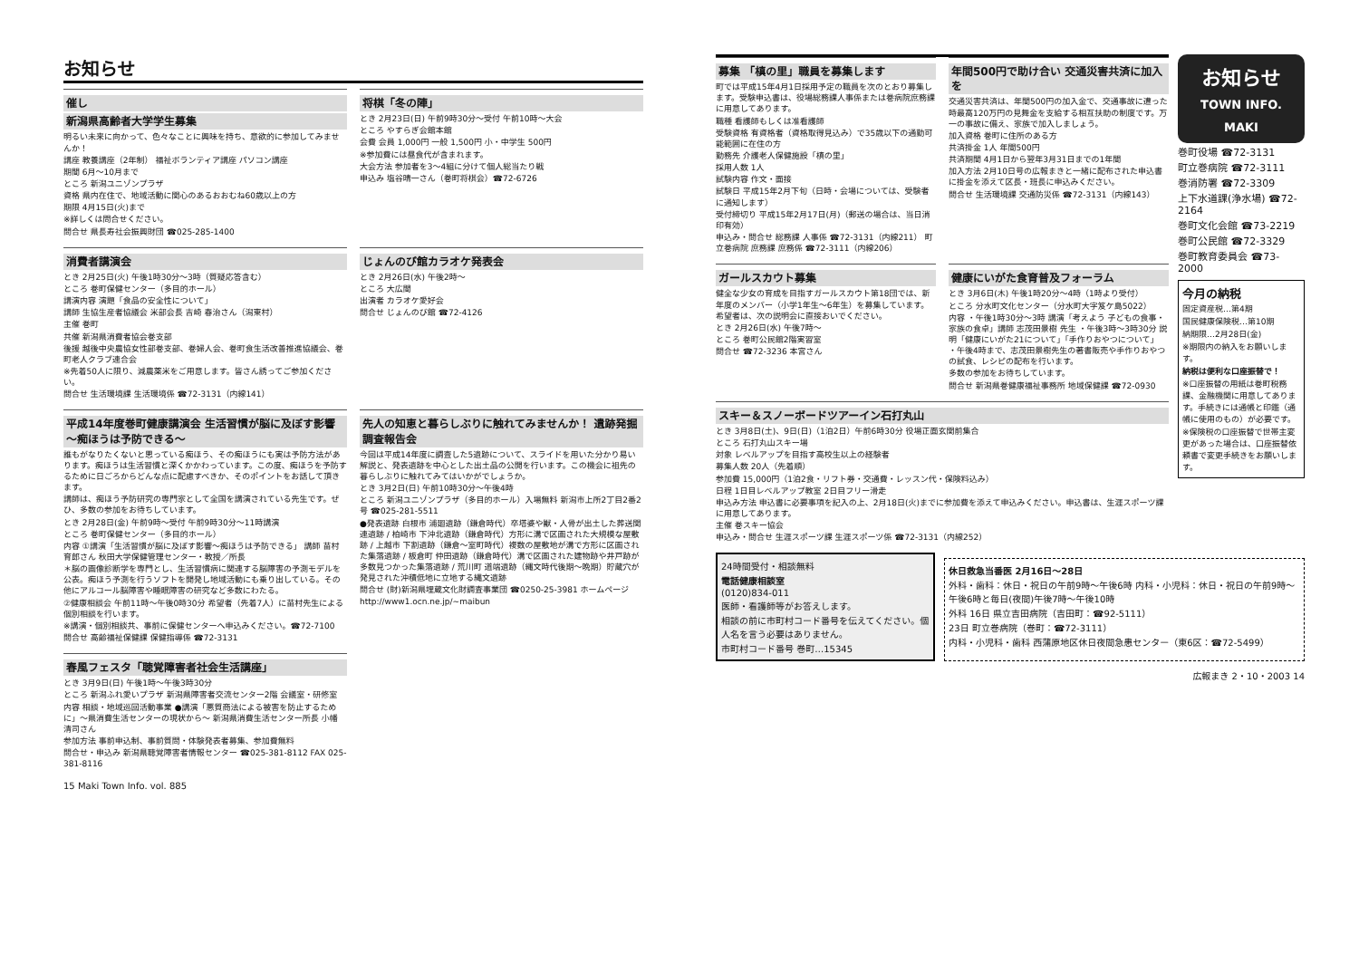お知らせ
催し
新潟県高齢者大学学生募集
明るい未来に向かって、色々なことに興味を持ち、意欲的に参加してみませんか！
講座 教養講座（2年制） 福祉ボランティア講座 パソコン講座
期間 6月〜10月まで
ところ 新潟ユニゾンプラザ
資格 県内在住で、地域活動に関心のあるおおむね60歳以上の方
期限 4月15日(火)まで
※詳しくは問合せください。
問合せ 県長寿社会振興財団 ☎025-285-1400
将棋「冬の陣」
とき 2月23日(日) 午前9時30分〜受付 午前10時〜大会
ところ やすらぎ会館本館
会費 会員 1,000円 一般 1,500円 小・中学生 500円
※参加費には昼食代が含まれます。
大会方法 参加者を3〜4組に分けて個人総当たり戦
申込み 塩谷晴一さん（巻町将棋会）☎72-6726
消費者講演会
とき 2月25日(火) 午後1時30分〜3時（質疑応答含む）
ところ 巻町保健センター（多目的ホール）
講演内容 演題「食品の安全性について」
講師 生協生産者協議会 米部会長 吉崎 春治さん（潟東村）
主催 巻町
共催 新潟県消費者協会巻支部
後援 越後中央農協女性部巻支部、巻婦人会、巻町食生活改善推進協議会、巻町老人クラブ連合会
※先着50人に限り、減農薬米をご用意します。皆さん誘ってご参加ください。
問合せ 生活環境課 生活環境係 ☎72-3131（内線141）
じょんのび館カラオケ発表会
とき 2月26日(水) 午後2時〜
ところ 大広間
出演者 カラオケ愛好会
問合せ じょんのび館 ☎72-4126
平成14年度巻町健康講演会 生活習慣が脳に及ぼす影響 〜痴ほうは予防できる〜
誰もがなりたくないと思っている痴ほう、その痴ほうにも実は予防方法があります。痴ほうは生活習慣と深くかかわっています。この度、痴ほうを予防するために日ごろからどんな点に配慮すべきか、そのポイントをお話して頂きます。
講師は、痴ほう予防研究の専門家として全国を講演されている先生です。ぜひ、多数の参加をお待ちしています。
とき 2月28日(金) 午前9時〜受付 午前9時30分〜11時講演
ところ 巻町保健センター（多目的ホール）
内容 ①講演「生活習慣が脳に及ぼす影響〜痴ほうは予防できる」 講師 苗村 育郎さん 秋田大学保健管理センター・教授／所長
＊脳の画像診断学を専門とし、生活習慣病に関連する脳障害の予測モデルを公表。痴ほう予測を行うソフトを開発し地域活動にも乗り出している。その他にアルコール脳障害や睡眠障害の研究など多数にわたる。
②健康相談会 午前11時〜午後0時30分 希望者（先着7人）に苗村先生による個別相談を行います。
※講演・個別相談共、事前に保健センターへ申込みください。☎72-7100
問合せ 高齢福祉保健課 保健指導係 ☎72-3131
先人の知恵と暮らしぶりに触れてみませんか！ 遺跡発掘調査報告会
今回は平成14年度に調査した5遺跡について、スライドを用いた分かり易い解説と、発表遺跡を中心とした出土品の公開を行います。この機会に祖先の暮らしぶりに触れてみてはいかがでしょうか。
とき 3月2日(日) 午前10時30分〜午後4時
ところ 新潟ユニゾンプラザ（多目的ホール）入場無料 新潟市上所2丁目2番2号 ☎025-281-5511
●発表遺跡 白根市 浦廻遺跡（鎌倉時代）卒塔婆や獣・人骨が出土した葬送関連遺跡 / 柏崎市 下沖北遺跡（鎌倉時代）方形に溝で区画された大規模な屋敷跡 / 上越市 下割遺跡（鎌倉〜室町時代）複数の屋敷地が溝で方形に区画された集落遺跡 / 板倉町 仲田遺跡（鎌倉時代）溝で区画された建物跡や井戸跡が多数見つかった集落遺跡 / 荒川町 道端遺跡（縄文時代後期〜晩期）貯蔵穴が発見された沖積低地に立地する縄文遺跡
問合せ (財)新潟県埋蔵文化財調査事業団 ☎0250-25-3981 ホームページ http://www1.ocn.ne.jp/~maibun
春風フェスタ「聴覚障害者社会生活講座」
とき 3月9日(日) 午後1時〜午後3時30分
ところ 新潟ふれ愛いプラザ 新潟県障害者交流センター2階 会議室・研修室
内容 相談・地域巡回活動事業 ●講演「悪質商法による被害を防止するために」〜県消費生活センターの現状から〜 新潟県消費生活センター所長 小幡 清司さん
参加方法 事前申込制、事前質問・体験発表者募集、参加費無料
問合せ・申込み 新潟県聴覚障害者情報センター ☎025-381-8112 FAX 025-381-8116
15 Maki Town Info. vol. 885
募集 「槙の里」職員を募集します
町では平成15年4月1日採用予定の職員を次のとおり募集します。受験申込書は、役場総務課人事係または巻病院庶務課に用意してあります。
職種 看護師もしくは准看護師
受験資格 有資格者（資格取得見込み）で35歳以下の通勤可能範囲に在住の方
勤務先 介護老人保健施設「槙の里」
採用人数 1人
試験内容 作文・面接
試験日 平成15年2月下旬（日時・会場については、受験者に通知します）
受付締切り 平成15年2月17日(月)（郵送の場合は、当日消印有効）
申込み・問合せ 総務課 人事係 ☎72-3131（内線211） 町立巻病院 庶務課 庶務係 ☎72-3111（内線206）
年間500円で助け合い 交通災害共済に加入を
交通災害共済は、年間500円の加入金で、交通事故に遭った時最高120万円の見舞金を支給する相互扶助の制度です。万一の事故に備え、家族で加入しましょう。
加入資格 巻町に住所のある方
共済掛金 1人 年間500円
共済期間 4月1日から翌年3月31日までの1年間
加入方法 2月10日号の広報まきと一緒に配布された申込書に掛金を添えて区長・班長に申込みください。
問合せ 生活環境課 交通防災係 ☎72-3131（内線143）
ガールスカウト募集
健全な少女の育成を目指すガールスカウト第18団では、新年度のメンバー（小学1年生〜6年生）を募集しています。希望者は、次の説明会に直接おいでください。
とき 2月26日(水) 午後7時〜
ところ 巻町公民館2階実習室
問合せ ☎72-3236 本宮さん
健康にいがた食育普及フォーラム
とき 3月6日(木) 午後1時20分〜4時（1時より受付）
ところ 分水町文化センター（分水町大字笈ケ島5022）
内容 ・午後1時30分〜3時 講演「考えよう 子どもの食事・家族の食卓」講師 志茂田景樹 先生 ・午後3時〜3時30分 説明「健康にいがた21について」「手作りおやつについて」 ・午後4時まで、志茂田景樹先生の著書販売や手作りおやつの試食、レシピの配布を行います。
多数の参加をお待ちしています。
問合せ 新潟県巻健康福祉事務所 地域保健課 ☎72-0930
スキー＆スノーボードツアーイン石打丸山
とき 3月8日(土)、9日(日)（1泊2日）午前6時30分 役場正面玄関前集合
ところ 石打丸山スキー場
対象 レベルアップを目指す高校生以上の経験者
募集人数 20人（先着順）
参加費 15,000円（1泊2食・リフト券・交通費・レッスン代・保険料込み）
日程 1日目レベルアップ教室 2日目フリー滑走
申込み方法 申込書に必要事項を記入の上、2月18日(火)までに参加費を添えて申込みください。申込書は、生涯スポーツ課に用意してあります。
主催 巻スキー協会
申込み・問合せ 生涯スポーツ課 生涯スポーツ係 ☎72-3131（内線252）
お知らせ
TOWN INFO. MAKI
巻町役場 ☎72-3131
町立巻病院 ☎72-3111
巻消防署 ☎72-3309
上下水道課(浄水場) ☎72-2164
巻町文化会館 ☎73-2219
巻町公民館 ☎72-3329
巻町教育委員会 ☎73-2000
今月の納税
固定資産税…第4期
国民健康保険税…第10期
納期限…2月28日(金)
※期限内の納入をお願いします。
納税は便利な口座振替で！
※口座振替の用紙は巻町税務課、金融機関に用意してあります。手続きには通帳と印鑑（通帳に使用のもの）が必要です。
※保険税の口座振替で世帯主変更があった場合は、口座振替依頼書で変更手続きをお願いします。
24時間受付・相談無料
電話健康相談室
(0120)834-011
医師・看護師等がお答えします。
相談の前に市町村コード番号を伝えてください。個人名を言う必要はありません。
市町村コード番号 巻町…15345
休日救急当番医 2月16日〜28日
外科・歯科：休日・祝日の午前9時〜午後6時 内科・小児科：休日・祝日の午前9時〜午後6時と毎日(夜間)午後7時〜午後10時
外科 16日 県立吉田病院（吉田町：☎92-5111）
23日 町立巻病院（巻町：☎72-3111）
内科・小児科・歯科 西蒲原地区休日夜間急患センター（東6区：☎72-5499）
広報まき 2・10・2003 14